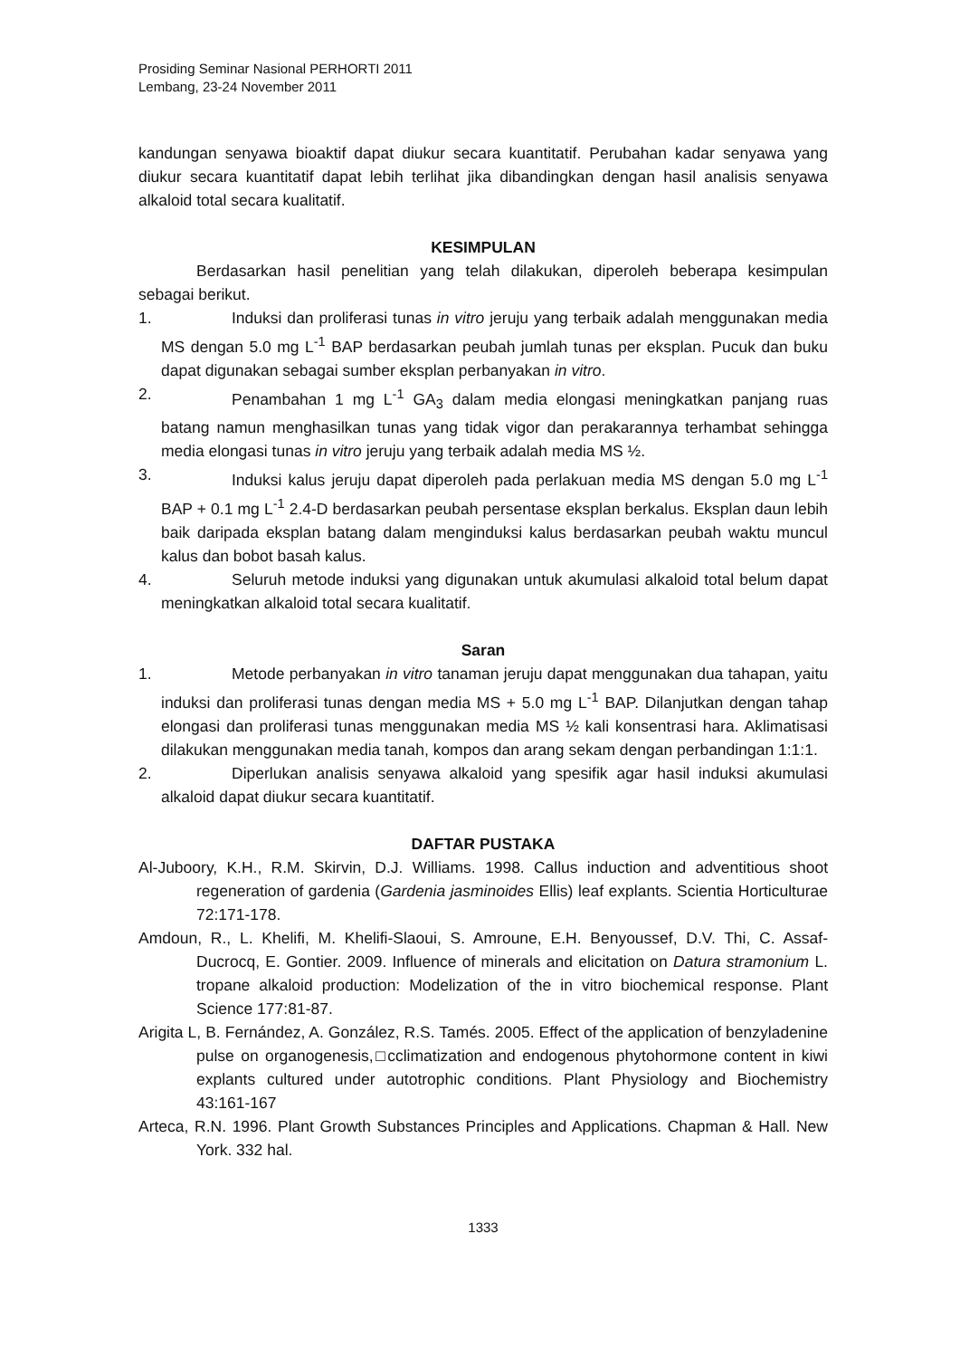Prosiding Seminar Nasional PERHORTI 2011
Lembang, 23-24 November 2011
kandungan senyawa bioaktif dapat diukur secara kuantitatif. Perubahan kadar senyawa yang diukur secara kuantitatif dapat lebih terlihat jika dibandingkan dengan hasil analisis senyawa alkaloid total secara kualitatif.
KESIMPULAN
Berdasarkan hasil penelitian yang telah dilakukan, diperoleh beberapa kesimpulan sebagai berikut.
1. Induksi dan proliferasi tunas in vitro jeruju yang terbaik adalah menggunakan media MS dengan 5.0 mg L<sup>-1</sup> BAP berdasarkan peubah jumlah tunas per eksplan. Pucuk dan buku dapat digunakan sebagai sumber eksplan perbanyakan in vitro.
2. Penambahan 1 mg L<sup>-1</sup> GA<sub>3</sub> dalam media elongasi meningkatkan panjang ruas batang namun menghasilkan tunas yang tidak vigor dan perakarannya terhambat sehingga media elongasi tunas in vitro jeruju yang terbaik adalah media MS ½.
3. Induksi kalus jeruju dapat diperoleh pada perlakuan media MS dengan 5.0 mg L<sup>-1</sup> BAP + 0.1 mg L<sup>-1</sup> 2.4-D berdasarkan peubah persentase eksplan berkalus. Eksplan daun lebih baik daripada eksplan batang dalam menginduksi kalus berdasarkan peubah waktu muncul kalus dan bobot basah kalus.
4. Seluruh metode induksi yang digunakan untuk akumulasi alkaloid total belum dapat meningkatkan alkaloid total secara kualitatif.
Saran
1. Metode perbanyakan in vitro tanaman jeruju dapat menggunakan dua tahapan, yaitu induksi dan proliferasi tunas dengan media MS + 5.0 mg L<sup>-1</sup> BAP. Dilanjutkan dengan tahap elongasi dan proliferasi tunas menggunakan media MS ½ kali konsentrasi hara. Aklimatisasi dilakukan menggunakan media tanah, kompos dan arang sekam dengan perbandingan 1:1:1.
2. Diperlukan analisis senyawa alkaloid yang spesifik agar hasil induksi akumulasi alkaloid dapat diukur secara kuantitatif.
DAFTAR PUSTAKA
Al-Juboory, K.H., R.M. Skirvin, D.J. Williams. 1998. Callus induction and adventitious shoot regeneration of gardenia (Gardenia jasminoides Ellis) leaf explants. Scientia Horticulturae 72:171-178.
Amdoun, R., L. Khelifi, M. Khelifi-Slaoui, S. Amroune, E.H. Benyoussef, D.V. Thi, C. Assaf-Ducrocq, E. Gontier. 2009. Influence of minerals and elicitation on Datura stramonium L. tropane alkaloid production: Modelization of the in vitro biochemical response. Plant Science 177:81-87.
Arigita L, B. Fernández, A. González, R.S. Tamés. 2005. Effect of the application of benzyladenine pulse on organogenesis,□cclimatization and endogenous phytohormone content in kiwi explants cultured under autotrophic conditions. Plant Physiology and Biochemistry 43:161-167
Arteca, R.N. 1996. Plant Growth Substances Principles and Applications. Chapman & Hall. New York. 332 hal.
1333